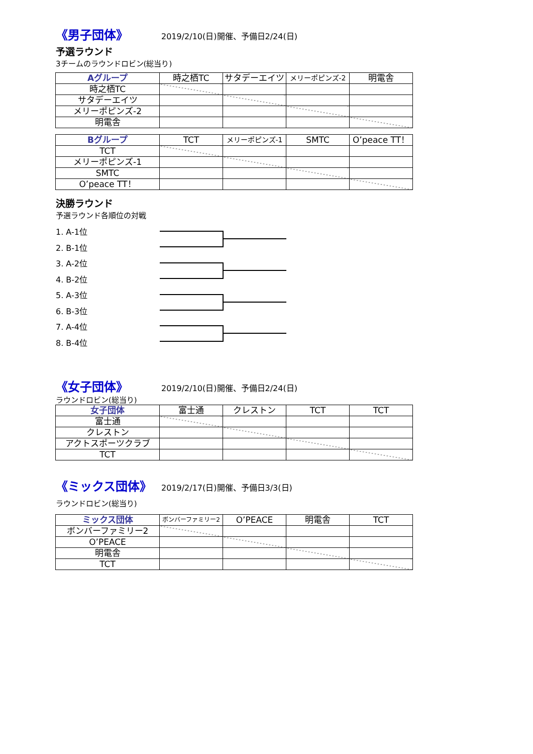《男子団体》 2019/2/10(日)開催、予備日2/24(日)
予選ラウンド
3チームのラウンドロビン(総当り)
| Aグループ | 時之栖TC | サタデーエイツ | メリーポピンズ-2 | 明電舎 |
| 時之栖TC | | | | |
| サタデーエイツ | | | | |
| メリーポピンズ-2 | | | | |
| 明電舎 | | | | |
| Bグループ | TCT | メリーポピンズ-1 | SMTC | O’peace TT！ |
| TCT | | | | |
| メリーポピンズ-1 | | | | |
| SMTC | | | | |
| O’peace TT！ | | | | |
決勝ラウンド
予選ラウンド各順位の対戦
1. A-1位
2. B-1位
3. A-2位
4. B-2位
5. A-3位
6. B-3位
7. A-4位
8. B-4位
《女子団体》 2019/2/10(日)開催、予備日2/24(日)
ラウンドロビン(総当り)
| 女子団体 | 富士通 | クレストン | TCT | TCT |
| 富士通 | | | | |
| クレストン | | | | |
| アクトスポーツクラブ | | | | |
| TCT | | | | |
《ミックス団体》 2019/2/17(日)開催、予備日3/3(日)
ラウンドロビン(総当り)
| ミックス団体 | ボンバーファミリー2 | O’PEACE | 明電舎 | TCT |
| ボンバーファミリー2 | | | | |
| O’PEACE | | | | |
| 明電舎 | | | | |
| TCT | | | | |